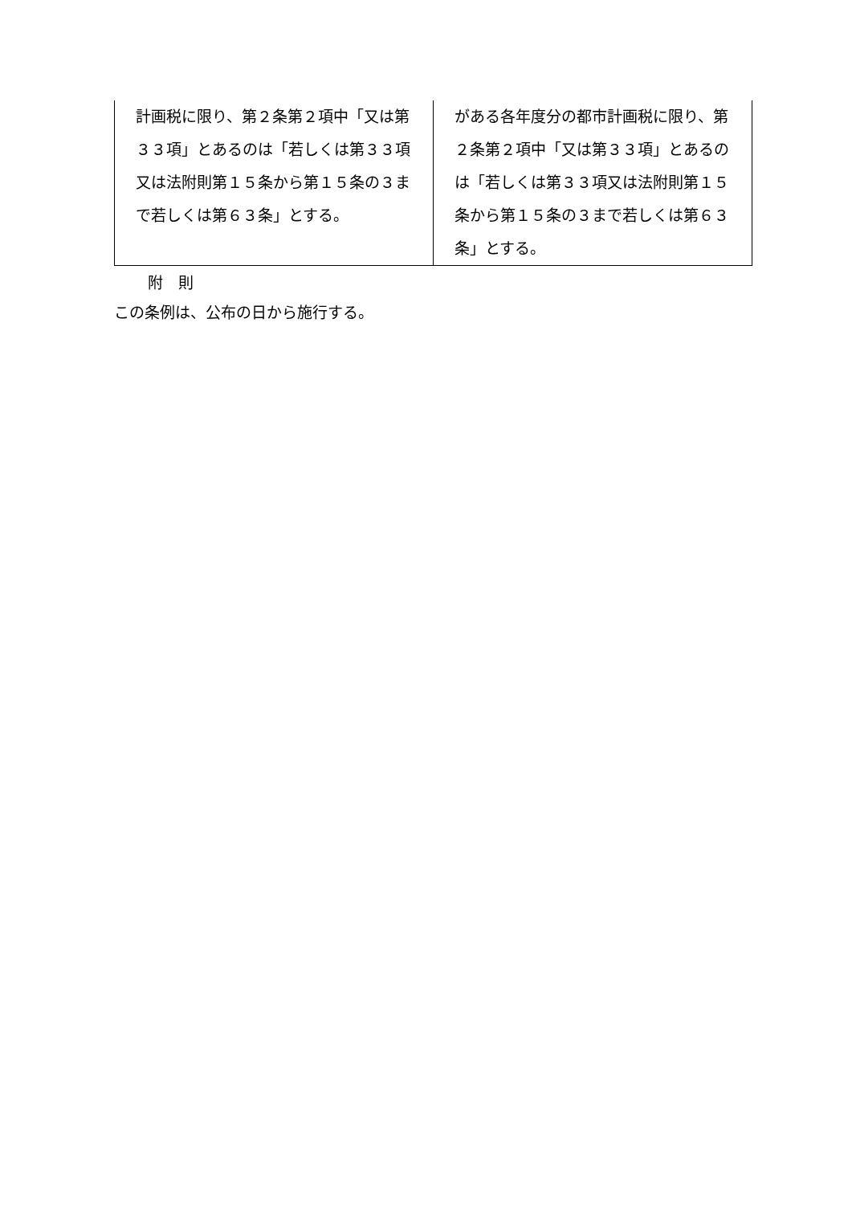| 計画税に限り、第２条第２項中「又は第３３項」とあるのは「若しくは第３３項又は法附則第１５条から第１５条の３まで若しくは第６３条」とする。 | がある各年度分の都市計画税に限り、第２条第２項中「又は第３３項」とあるのは「若しくは第３３項又は法附則第１５条から第１５条の３まで若しくは第６３条」とする。 |
附　則
この条例は、公布の日から施行する。